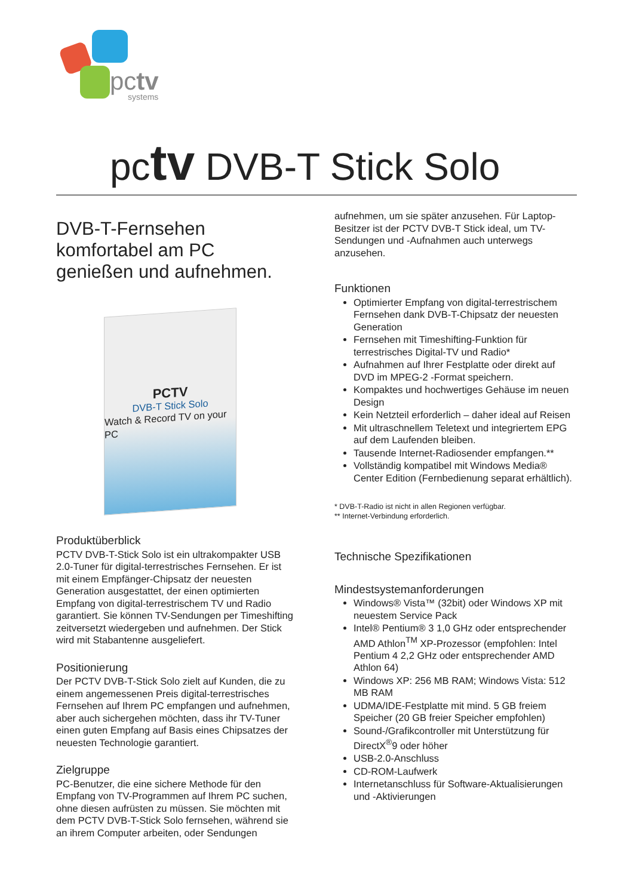pctv
systems
pctv DVB-T Stick Solo
DVB-T-Fernsehen komfortabel am PC genießen und aufnehmen.
PCTV
DVB-T Stick Solo
Watch & Record TV on your PC
Produktüberblick
PCTV DVB-T-Stick Solo ist ein ultrakompakter USB 2.0-Tuner für digital-terrestrisches Fernsehen. Er ist mit einem Empfänger-Chipsatz der neuesten Generation ausgestattet, der einen optimierten Empfang von digital-terrestrischem TV und Radio garantiert. Sie können TV-Sendungen per Timeshifting zeitversetzt wiedergeben und aufnehmen. Der Stick wird mit Stabantenne ausgeliefert.
Positionierung
Der PCTV DVB-T-Stick Solo zielt auf Kunden, die zu einem angemessenen Preis digital-terrestrisches Fernsehen auf Ihrem PC empfangen und aufnehmen, aber auch sichergehen möchten, dass ihr TV-Tuner einen guten Empfang auf Basis eines Chipsatzes der neuesten Technologie garantiert.
Zielgruppe
PC-Benutzer, die eine sichere Methode für den Empfang von TV-Programmen auf Ihrem PC suchen, ohne diesen aufrüsten zu müssen. Sie möchten mit dem PCTV DVB-T-Stick Solo fernsehen, während sie an ihrem Computer arbeiten, oder Sendungen
aufnehmen, um sie später anzusehen. Für Laptop-Besitzer ist der PCTV DVB-T Stick ideal, um TV-Sendungen und -Aufnahmen auch unterwegs anzusehen.
Funktionen
Optimierter Empfang von digital-terrestrischem Fernsehen dank DVB-T-Chipsatz der neuesten Generation
Fernsehen mit Timeshifting-Funktion für terrestrisches Digital-TV und Radio*
Aufnahmen auf Ihrer Festplatte oder direkt auf DVD im MPEG-2 -Format speichern.
Kompaktes und hochwertiges Gehäuse im neuen Design
Kein Netzteil erforderlich – daher ideal auf Reisen
Mit ultraschnellem Teletext und integriertem EPG auf dem Laufenden bleiben.
Tausende Internet-Radiosender empfangen.**
Vollständig kompatibel mit Windows Media® Center Edition (Fernbedienung separat erhältlich).
* DVB-T-Radio ist nicht in allen Regionen verfügbar.
** Internet-Verbindung erforderlich.
Technische Spezifikationen
Mindestsystemanforderungen
Windows® Vista™ (32bit) oder Windows XP mit neuestem Service Pack
Intel® Pentium® 3 1,0 GHz oder entsprechender AMD Athlon<sup>TM</sup> XP-Prozessor (empfohlen: Intel Pentium 4 2,2 GHz oder entsprechender AMD Athlon 64)
Windows XP: 256 MB RAM; Windows Vista: 512 MB RAM
UDMA/IDE-Festplatte mit mind. 5 GB freiem Speicher (20 GB freier Speicher empfohlen)
Sound-/Grafikcontroller mit Unterstützung für DirectX<sup>®</sup>9 oder höher
USB-2.0-Anschluss
CD-ROM-Laufwerk
Internetanschluss für Software-Aktualisierungen und -Aktivierungen